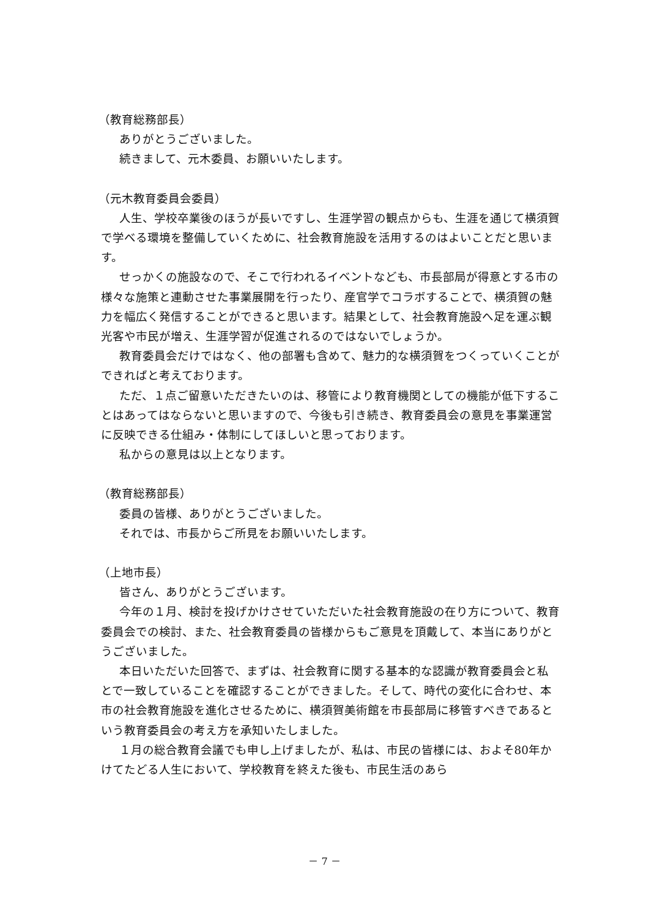（教育総務部長）
ありがとうございました。
続きまして、元木委員、お願いいたします。
（元木教育委員会委員）
人生、学校卒業後のほうが長いですし、生涯学習の観点からも、生涯を通じて横須賀で学べる環境を整備していくために、社会教育施設を活用するのはよいことだと思います。
せっかくの施設なので、そこで行われるイベントなども、市長部局が得意とする市の様々な施策と連動させた事業展開を行ったり、産官学でコラボすることで、横須賀の魅力を幅広く発信することができると思います。結果として、社会教育施設へ足を運ぶ観光客や市民が増え、生涯学習が促進されるのではないでしょうか。
教育委員会だけではなく、他の部署も含めて、魅力的な横須賀をつくっていくことができればと考えております。
ただ、１点ご留意いただきたいのは、移管により教育機関としての機能が低下することはあってはならないと思いますので、今後も引き続き、教育委員会の意見を事業運営に反映できる仕組み・体制にしてほしいと思っております。
私からの意見は以上となります。
（教育総務部長）
委員の皆様、ありがとうございました。
それでは、市長からご所見をお願いいたします。
（上地市長）
皆さん、ありがとうございます。
今年の１月、検討を投げかけさせていただいた社会教育施設の在り方について、教育委員会での検討、また、社会教育委員の皆様からもご意見を頂戴して、本当にありがとうございました。
本日いただいた回答で、まずは、社会教育に関する基本的な認識が教育委員会と私とで一致していることを確認することができました。そして、時代の変化に合わせ、本市の社会教育施設を進化させるために、横須賀美術館を市長部局に移管すべきであるという教育委員会の考え方を承知いたしました。
１月の総合教育会議でも申し上げましたが、私は、市民の皆様には、およそ80年かけてたどる人生において、学校教育を終えた後も、市民生活のあら
－ 7 －